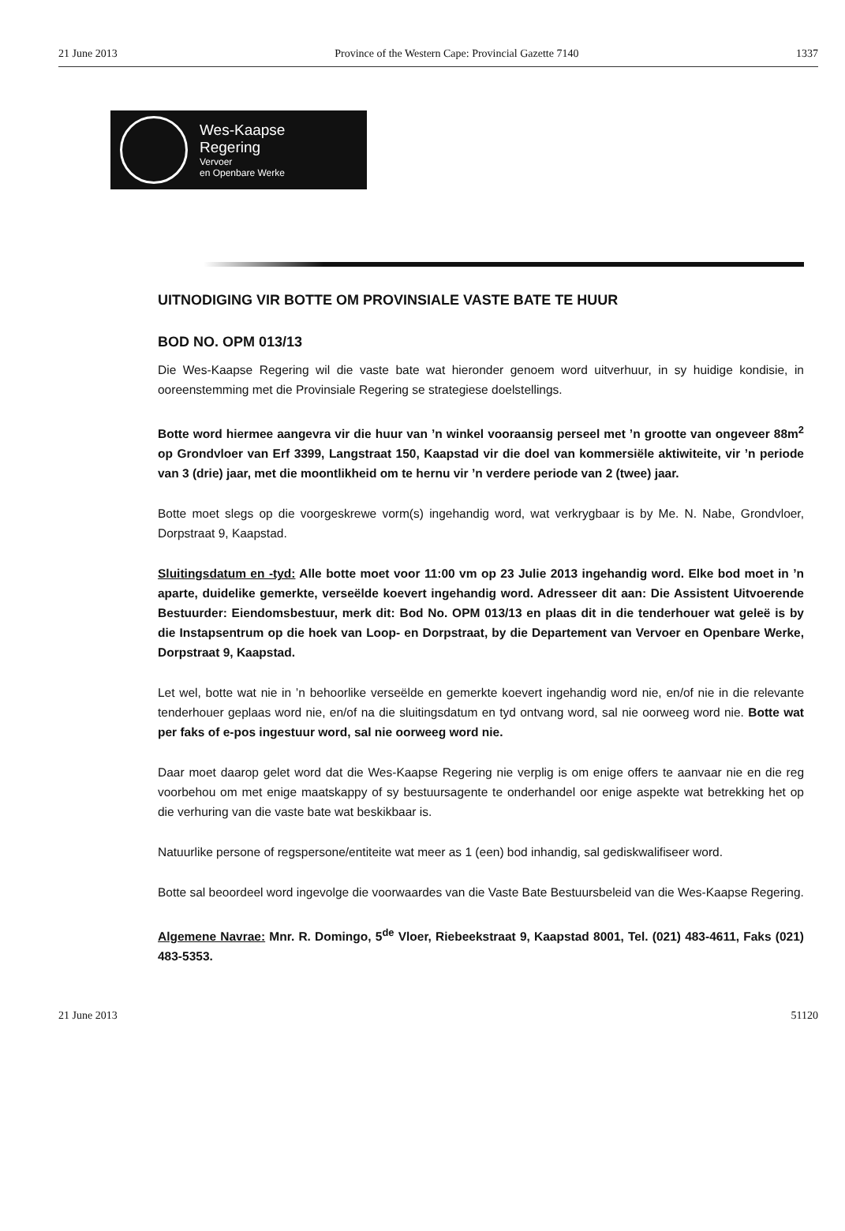21 June 2013 Province of the Western Cape: Provincial Gazette 7140 1337
Wes-Kaapse
Regering
Vervoer
en Openbare Werke
UITNODIGING VIR BOTTE OM PROVINSIALE VASTE BATE TE HUUR
BOD NO. OPM 013/13
Die Wes-Kaapse Regering wil die vaste bate wat hieronder genoem word uitverhuur, in sy huidige kondisie, in ooreenstemming met die Provinsiale Regering se strategiese doelstellings.
Botte word hiermee aangevra vir die huur van ’n winkel vooraansig perseel met ’n grootte van ongeveer 88m<sup>2</sup> op Grondvloer van Erf 3399, Langstraat 150, Kaapstad vir die doel van kommersiële aktiwiteite, vir ’n periode van 3 (drie) jaar, met die moontlikheid om te hernu vir ’n verdere periode van 2 (twee) jaar.
Botte moet slegs op die voorgeskrewe vorm(s) ingehandig word, wat verkrygbaar is by Me. N. Nabe, Grondvloer, Dorpstraat 9, Kaapstad.
Sluitingsdatum en -tyd: Alle botte moet voor 11:00 vm op 23 Julie 2013 ingehandig word. Elke bod moet in ’n aparte, duidelike gemerkte, verseëlde koevert ingehandig word. Adresseer dit aan: Die Assistent Uitvoerende Bestuurder: Eiendomsbestuur, merk dit: Bod No. OPM 013/13 en plaas dit in die tenderhouer wat geleë is by die Instapsentrum op die hoek van Loop- en Dorpstraat, by die Departement van Vervoer en Openbare Werke, Dorpstraat 9, Kaapstad.
Let wel, botte wat nie in ’n behoorlike verseëlde en gemerkte koevert ingehandig word nie, en/of nie in die relevante tenderhouer geplaas word nie, en/of na die sluitingsdatum en tyd ontvang word, sal nie oorweeg word nie. Botte wat per faks of e-pos ingestuur word, sal nie oorweeg word nie.
Daar moet daarop gelet word dat die Wes-Kaapse Regering nie verplig is om enige offers te aanvaar nie en die reg voorbehou om met enige maatskappy of sy bestuursagente te onderhandel oor enige aspekte wat betrekking het op die verhuring van die vaste bate wat beskikbaar is.
Natuurlike persone of regspersone/entiteite wat meer as 1 (een) bod inhandig, sal gediskwalifiseer word.
Botte sal beoordeel word ingevolge die voorwaardes van die Vaste Bate Bestuursbeleid van die Wes-Kaapse Regering.
Algemene Navrae: Mnr. R. Domingo, 5<sup>de</sup> Vloer, Riebeekstraat 9, Kaapstad 8001, Tel. (021) 483-4611, Faks (021) 483-5353.
21 June 2013 51120